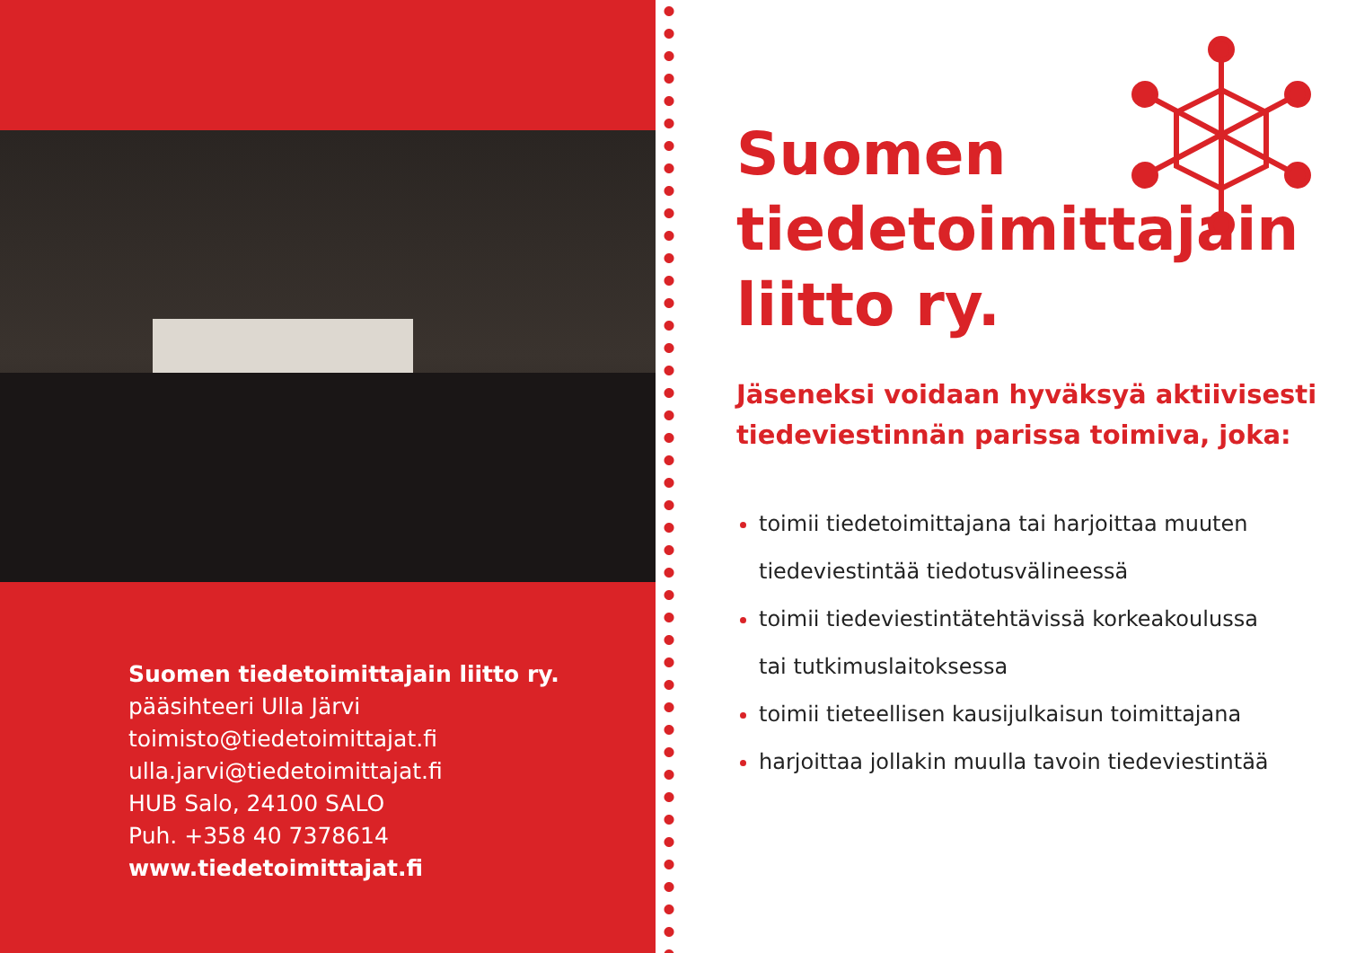Suomen tiedetoimittajain liitto ry.
pääsihteeri Ulla Järvi
toimisto@tiedetoimittajat.fi
ulla.jarvi@tiedetoimittajat.fi
HUB Salo, 24100 SALO
Puh. +358 40 7378614
www.tiedetoimittajat.fi
Suomen
tiedetoimittajain
liitto ry.
Jäseneksi voidaan hyväksyä aktiivisesti tiedeviestinnän parissa toimiva, joka:
toimii tiedetoimittajana tai harjoittaa muuten
tiedeviestintää tiedotusvälineessä
toimii tiedeviestintätehtävissä korkeakoulussa
tai tutkimuslaitoksessa
toimii tieteellisen kausijulkaisun toimittajana
harjoittaa jollakin muulla tavoin tiedeviestintää